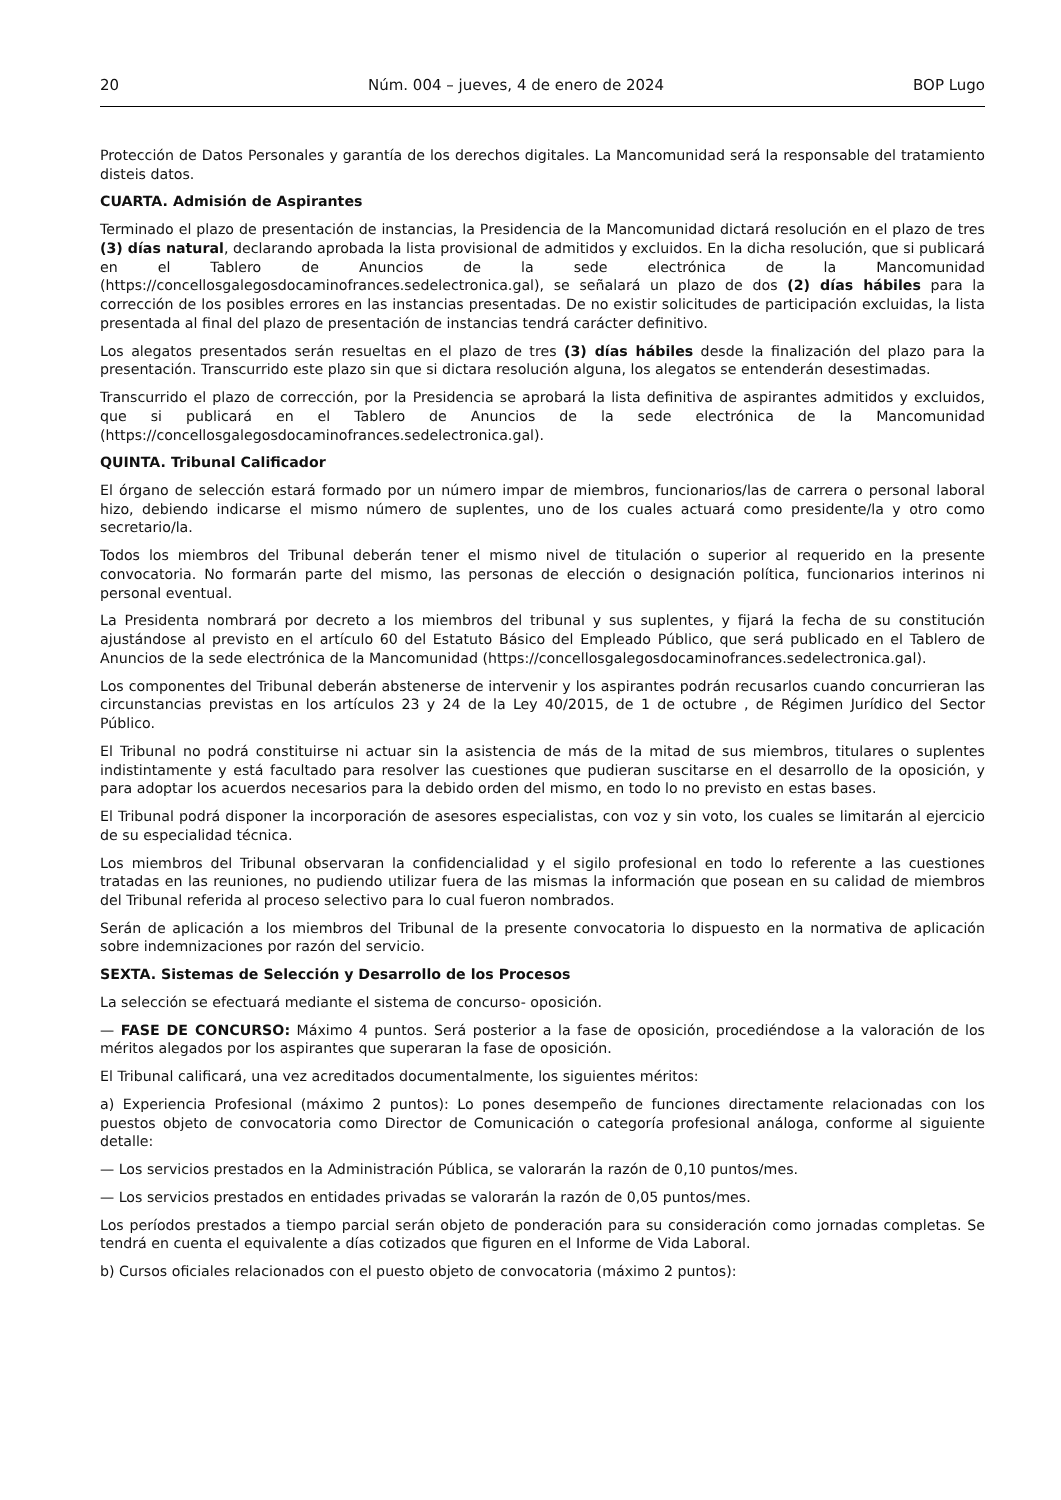20 Núm. 004 – jueves, 4 de enero de 2024 BOP Lugo
Protección de Datos Personales y garantía de los derechos digitales. La Mancomunidad será la responsable del tratamiento disteis datos.
CUARTA. Admisión de Aspirantes
Terminado el plazo de presentación de instancias, la Presidencia de la Mancomunidad dictará resolución en el plazo de tres (3) días natural, declarando aprobada la lista provisional de admitidos y excluidos. En la dicha resolución, que si publicará en el Tablero de Anuncios de la sede electrónica de la Mancomunidad (https://concellosgalegosdocaminofrances.sedelectronica.gal), se señalará un plazo de dos (2) días hábiles para la corrección de los posibles errores en las instancias presentadas. De no existir solicitudes de participación excluidas, la lista presentada al final del plazo de presentación de instancias tendrá carácter definitivo.
Los alegatos presentados serán resueltas en el plazo de tres (3) días hábiles desde la finalización del plazo para la presentación. Transcurrido este plazo sin que si dictara resolución alguna, los alegatos se entenderán desestimadas.
Transcurrido el plazo de corrección, por la Presidencia se aprobará la lista definitiva de aspirantes admitidos y excluidos, que si publicará en el Tablero de Anuncios de la sede electrónica de la Mancomunidad (https://concellosgalegosdocaminofrances.sedelectronica.gal).
QUINTA. Tribunal Calificador
El órgano de selección estará formado por un número impar de miembros, funcionarios/las de carrera o personal laboral hizo, debiendo indicarse el mismo número de suplentes, uno de los cuales actuará como presidente/la y otro como secretario/la.
Todos los miembros del Tribunal deberán tener el mismo nivel de titulación o superior al requerido en la presente convocatoria. No formarán parte del mismo, las personas de elección o designación política, funcionarios interinos ni personal eventual.
La Presidenta nombrará por decreto a los miembros del tribunal y sus suplentes, y fijará la fecha de su constitución ajustándose al previsto en el artículo 60 del Estatuto Básico del Empleado Público, que será publicado en el Tablero de Anuncios de la sede electrónica de la Mancomunidad (https://concellosgalegosdocaminofrances.sedelectronica.gal).
Los componentes del Tribunal deberán abstenerse de intervenir y los aspirantes podrán recusarlos cuando concurrieran las circunstancias previstas en los artículos 23 y 24 de la Ley 40/2015, de 1 de octubre , de Régimen Jurídico del Sector Público.
El Tribunal no podrá constituirse ni actuar sin la asistencia de más de la mitad de sus miembros, titulares o suplentes indistintamente y está facultado para resolver las cuestiones que pudieran suscitarse en el desarrollo de la oposición, y para adoptar los acuerdos necesarios para la debido orden del mismo, en todo lo no previsto en estas bases.
El Tribunal podrá disponer la incorporación de asesores especialistas, con voz y sin voto, los cuales se limitarán al ejercicio de su especialidad técnica.
Los miembros del Tribunal observaran la confidencialidad y el sigilo profesional en todo lo referente a las cuestiones tratadas en las reuniones, no pudiendo utilizar fuera de las mismas la información que posean en su calidad de miembros del Tribunal referida al proceso selectivo para lo cual fueron nombrados.
Serán de aplicación a los miembros del Tribunal de la presente convocatoria lo dispuesto en la normativa de aplicación sobre indemnizaciones por razón del servicio.
SEXTA. Sistemas de Selección y Desarrollo de los Procesos
La selección se efectuará mediante el sistema de concurso- oposición.
— FASE DE CONCURSO: Máximo 4 puntos. Será posterior a la fase de oposición, procediéndose a la valoración de los méritos alegados por los aspirantes que superaran la fase de oposición.
El Tribunal calificará, una vez acreditados documentalmente, los siguientes méritos:
a) Experiencia Profesional (máximo 2 puntos): Lo pones desempeño de funciones directamente relacionadas con los puestos objeto de convocatoria como Director de Comunicación o categoría profesional análoga, conforme al siguiente detalle:
— Los servicios prestados en la Administración Pública, se valorarán la razón de 0,10 puntos/mes.
— Los servicios prestados en entidades privadas se valorarán la razón de 0,05 puntos/mes.
Los períodos prestados a tiempo parcial serán objeto de ponderación para su consideración como jornadas completas. Se tendrá en cuenta el equivalente a días cotizados que figuren en el Informe de Vida Laboral.
b) Cursos oficiales relacionados con el puesto objeto de convocatoria (máximo 2 puntos):